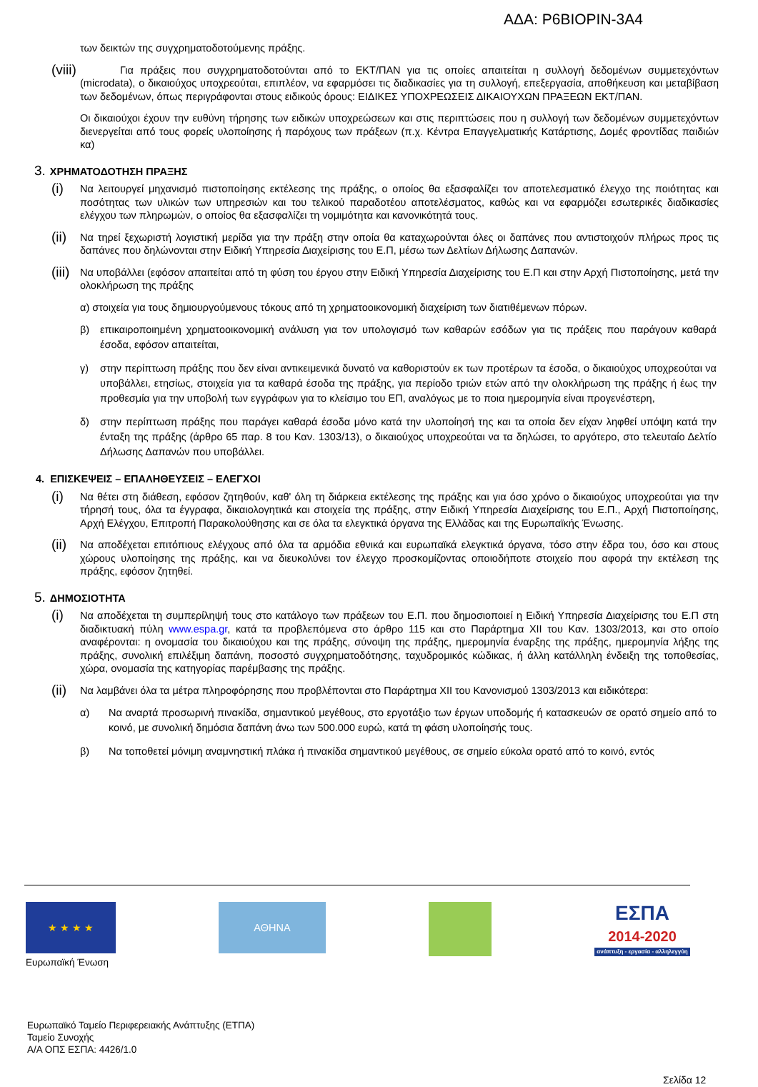ΑΔΑ: Ρ6ΒΙΟΡΙΝ-3Α4
των δεικτών της συγχρηματοδοτούμενης πράξης.
(viii)
Για πράξεις που συγχρηματοδοτούνται από το ΕΚΤ/ΠΑΝ για τις οποίες απαιτείται η συλλογή δεδομένων συμμετεχόντων (microdata), ο δικαιούχος υποχρεούται, επιπλέον, να εφαρμόσει τις διαδικασίες για τη συλλογή, επεξεργασία, αποθήκευση και μεταβίβαση των δεδομένων, όπως περιγράφονται στους ειδικούς όρους: ΕΙΔΙΚΕΣ ΥΠΟΧΡΕΩΣΕΙΣ ΔΙΚΑΙΟΥΧΩΝ ΠΡΑΞΕΩΝ ΕΚΤ/ΠΑΝ.
Οι δικαιούχοι έχουν την ευθύνη τήρησης των ειδικών υποχρεώσεων και στις περιπτώσεις που η συλλογή των δεδομένων συμμετεχόντων διενεργείται από τους φορείς υλοποίησης ή παρόχους των πράξεων (π.χ. Κέντρα Επαγγελματικής Κατάρτισης, Δομές φροντίδας παιδιών κα)
3. ΧΡΗΜΑΤΟΔΟΤΗΣΗ ΠΡΑΞΗΣ
(i)
Να λειτουργεί μηχανισμό πιστοποίησης εκτέλεσης της πράξης, ο οποίος θα εξασφαλίζει τον αποτελεσματικό έλεγχο της ποιότητας και ποσότητας των υλικών των υπηρεσιών και του τελικού παραδοτέου αποτελέσματος, καθώς και να εφαρμόζει εσωτερικές διαδικασίες ελέγχου των πληρωμών, ο οποίος θα εξασφαλίζει τη νομιμότητα και κανονικότητά τους.
(ii)
Να τηρεί ξεχωριστή λογιστική μερίδα για την πράξη στην οποία θα καταχωρούνται όλες οι δαπάνες που αντιστοιχούν πλήρως προς τις δαπάνες που δηλώνονται στην Ειδική Υπηρεσία Διαχείρισης του Ε.Π, μέσω των Δελτίων Δήλωσης Δαπανών.
(iii)
Να υποβάλλει (εφόσον απαιτείται από τη φύση του έργου στην Ειδική Υπηρεσία Διαχείρισης του Ε.Π και στην Αρχή Πιστοποίησης, μετά την ολοκλήρωση της πράξης
α) στοιχεία για τους δημιουργούμενους τόκους από τη χρηματοοικονομική διαχείριση των διατιθέμενων πόρων.
β) επικαιροποιημένη χρηματοοικονομική ανάλυση για τον υπολογισμό των καθαρών εσόδων για τις πράξεις που παράγουν καθαρά έσοδα, εφόσον απαιτείται,
γ) στην περίπτωση πράξης που δεν είναι αντικειμενικά δυνατό να καθοριστούν εκ των προτέρων τα έσοδα, ο δικαιούχος υποχρεούται να υποβάλλει, ετησίως, στοιχεία για τα καθαρά έσοδα της πράξης, για περίοδο τριών ετών από την ολοκλήρωση της πράξης ή έως την προθεσμία για την υποβολή των εγγράφων για το κλείσιμο του ΕΠ, αναλόγως με το ποια ημερομηνία είναι προγενέστερη,
δ) στην περίπτωση πράξης που παράγει καθαρά έσοδα μόνο κατά την υλοποίησή της και τα οποία δεν είχαν ληφθεί υπόψη κατά την ένταξη της πράξης (άρθρο 65 παρ. 8 του Καν. 1303/13), ο δικαιούχος υποχρεούται να τα δηλώσει, το αργότερο, στο τελευταίο Δελτίο Δήλωσης Δαπανών που υποβάλλει.
4. ΕΠΙΣΚΕΨΕΙΣ – ΕΠΑΛΗΘΕΥΣΕΙΣ – ΕΛΕΓΧΟΙ
(i)
Να θέτει στη διάθεση, εφόσον ζητηθούν, καθ' όλη τη διάρκεια εκτέλεσης της πράξης και για όσο χρόνο ο δικαιούχος υποχρεούται για την τήρησή τους, όλα τα έγγραφα, δικαιολογητικά και στοιχεία της πράξης, στην Ειδική Υπηρεσία Διαχείρισης του Ε.Π., Αρχή Πιστοποίησης, Αρχή Ελέγχου, Επιτροπή Παρακολούθησης και σε όλα τα ελεγκτικά όργανα της Ελλάδας και της Ευρωπαϊκής Ένωσης.
(ii)
Να αποδέχεται επιτόπιους ελέγχους από όλα τα αρμόδια εθνικά και ευρωπαϊκά ελεγκτικά όργανα, τόσο στην έδρα του, όσο και στους χώρους υλοποίησης της πράξης, και να διευκολύνει τον έλεγχο προσκομίζοντας οποιοδήποτε στοιχείο που αφορά την εκτέλεση της πράξης, εφόσον ζητηθεί.
5. ΔΗΜΟΣΙΟΤΗΤΑ
(i)
Να αποδέχεται τη συμπερίληψή τους στο κατάλογο των πράξεων του Ε.Π. που δημοσιοποιεί η Ειδική Υπηρεσία Διαχείρισης του Ε.Π στη διαδικτυακή πύλη www.espa.gr, κατά τα προβλεπόμενα στο άρθρο 115 και στο Παράρτημα XII του Καν. 1303/2013, και στο οποίο αναφέρονται: η ονομασία του δικαιούχου και της πράξης, σύνοψη της πράξης, ημερομηνία έναρξης της πράξης, ημερομηνία λήξης της πράξης, συνολική επιλέξιμη δαπάνη, ποσοστό συγχρηματοδότησης, ταχυδρομικός κώδικας, ή άλλη κατάλληλη ένδειξη της τοποθεσίας, χώρα, ονομασία της κατηγορίας παρέμβασης της πράξης.
(ii)
Να λαμβάνει όλα τα μέτρα πληροφόρησης που προβλέπονται στο Παράρτημα XII του Κανονισμού 1303/2013 και ειδικότερα:
α) Να αναρτά προσωρινή πινακίδα, σημαντικού μεγέθους, στο εργοτάξιο των έργων υποδομής ή κατασκευών σε ορατό σημείο από το κοινό, με συνολική δημόσια δαπάνη άνω των 500.000 ευρώ, κατά τη φάση υλοποίησής τους.
β) Να τοποθετεί μόνιμη αναμνηστική πλάκα ή πινακίδα σημαντικού μεγέθους, σε σημείο εύκολα ορατό από το κοινό, εντός
★ ★ ★ ★
Ευρωπαϊκή Ένωση
ΑΘΗΝΑ
ΕΣΠΑ
2014-2020
ανάπτυξη - εργασία - αλληλεγγύη
Ευρωπαϊκό Ταμείο Περιφερειακής Ανάπτυξης (ΕΤΠΑ)
Ταμείο Συνοχής
Α/Α ΟΠΣ ΕΣΠΑ: 4426/1.0
Σελίδα 12